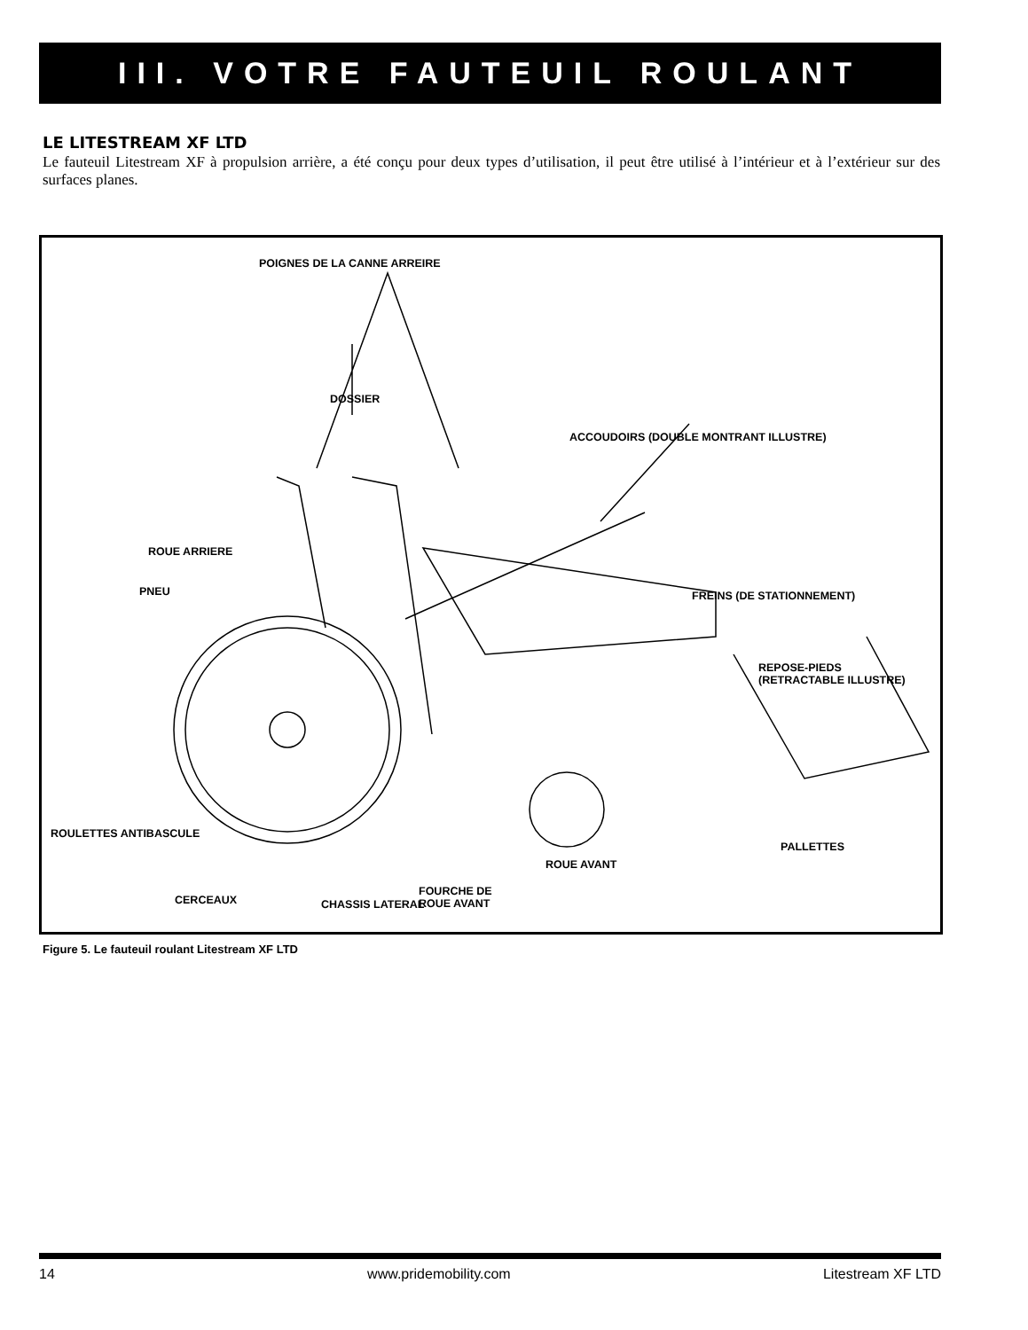III. VOTRE FAUTEUIL ROULANT
LE LITESTREAM XF LTD
Le fauteuil Litestream XF à propulsion arrière, a été conçu pour deux types d’utilisation, il peut être utilisé à l’intérieur et à l’extérieur sur des surfaces planes.
POIGNES DE LA CANNE ARREIRE
DOSSIER
ACCOUDOIRS (DOUBLE MONTRANT ILLUSTRE)
ROUE ARRIERE
PNEU FREINS (DE STATIONNEMENT)
REPOSE-PIEDS
(RETRACTABLE ILLUSTRE)
ROULETTES ANTIBASCULE
CERCEAUX CHASSIS LATERAL
PALLETTES
ROUE AVANT
FOURCHE DE
ROUE AVANT
Figure 5. Le fauteuil roulant Litestream XF LTD
14 www.pridemobility.com Litestream XF LTD